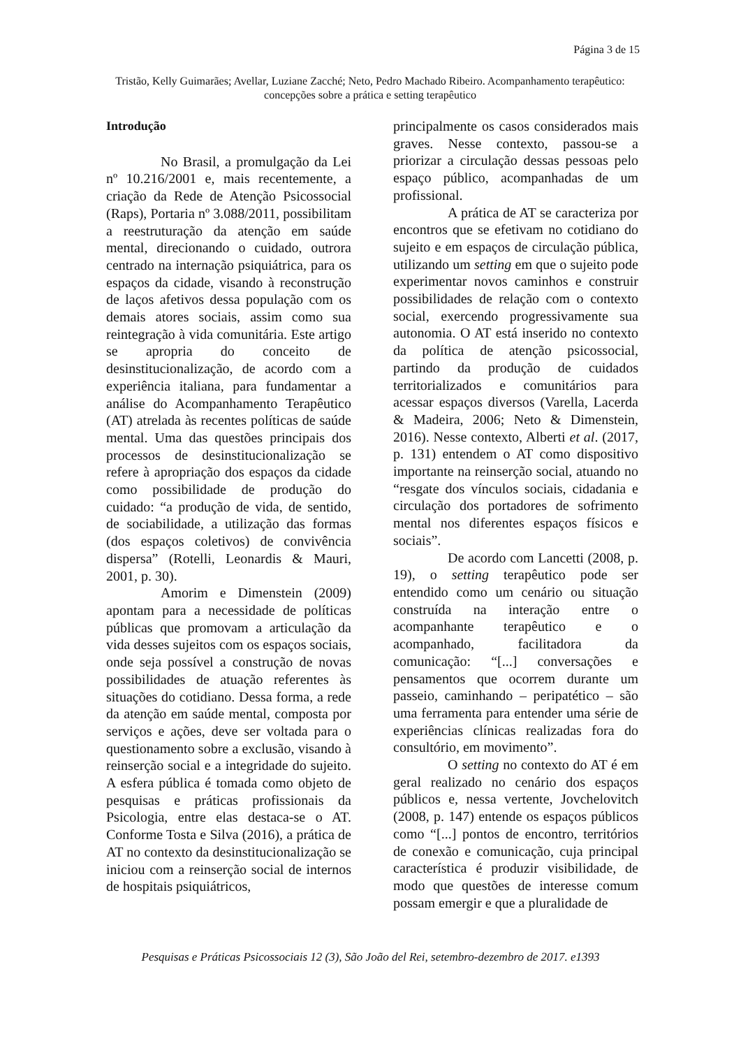Página 3 de 15
Tristão, Kelly Guimarães; Avellar, Luziane Zacché; Neto, Pedro Machado Ribeiro. Acompanhamento terapêutico: concepções sobre a prática e setting terapêutico
Introdução
No Brasil, a promulgação da Lei nº 10.216/2001 e, mais recentemente, a criação da Rede de Atenção Psicossocial (Raps), Portaria nº 3.088/2011, possibilitam a reestruturação da atenção em saúde mental, direcionando o cuidado, outrora centrado na internação psiquiátrica, para os espaços da cidade, visando à reconstrução de laços afetivos dessa população com os demais atores sociais, assim como sua reintegração à vida comunitária. Este artigo se apropria do conceito de desinstitucionalização, de acordo com a experiência italiana, para fundamentar a análise do Acompanhamento Terapêutico (AT) atrelada às recentes políticas de saúde mental. Uma das questões principais dos processos de desinstitucionalização se refere à apropriação dos espaços da cidade como possibilidade de produção do cuidado: “a produção de vida, de sentido, de sociabilidade, a utilização das formas (dos espaços coletivos) de convivência dispersa” (Rotelli, Leonardis & Mauri, 2001, p. 30).
Amorim e Dimenstein (2009) apontam para a necessidade de políticas públicas que promovam a articulação da vida desses sujeitos com os espaços sociais, onde seja possível a construção de novas possibilidades de atuação referentes às situações do cotidiano. Dessa forma, a rede da atenção em saúde mental, composta por serviços e ações, deve ser voltada para o questionamento sobre a exclusão, visando à reinserção social e a integridade do sujeito. A esfera pública é tomada como objeto de pesquisas e práticas profissionais da Psicologia, entre elas destaca-se o AT. Conforme Tosta e Silva (2016), a prática de AT no contexto da desinstitucionalização se iniciou com a reinserção social de internos de hospitais psiquiátricos,
principalmente os casos considerados mais graves. Nesse contexto, passou-se a priorizar a circulação dessas pessoas pelo espaço público, acompanhadas de um profissional.
A prática de AT se caracteriza por encontros que se efetivam no cotidiano do sujeito e em espaços de circulação pública, utilizando um setting em que o sujeito pode experimentar novos caminhos e construir possibilidades de relação com o contexto social, exercendo progressivamente sua autonomia. O AT está inserido no contexto da política de atenção psicossocial, partindo da produção de cuidados territorializados e comunitários para acessar espaços diversos (Varella, Lacerda & Madeira, 2006; Neto & Dimenstein, 2016). Nesse contexto, Alberti et al. (2017, p. 131) entendem o AT como dispositivo importante na reinserção social, atuando no “resgate dos vínculos sociais, cidadania e circulação dos portadores de sofrimento mental nos diferentes espaços físicos e sociais”.
De acordo com Lancetti (2008, p. 19), o setting terapêutico pode ser entendido como um cenário ou situação construída na interação entre o acompanhante terapêutico e o acompanhado, facilitadora da comunicação: “[...] conversações e pensamentos que ocorrem durante um passeio, caminhando – peripatético – são uma ferramenta para entender uma série de experiências clínicas realizadas fora do consultório, em movimento”.
O setting no contexto do AT é em geral realizado no cenário dos espaços públicos e, nessa vertente, Jovchelovitch (2008, p. 147) entende os espaços públicos como “[...] pontos de encontro, territórios de conexão e comunicação, cuja principal característica é produzir visibilidade, de modo que questões de interesse comum possam emergir e que a pluralidade de
Pesquisas e Práticas Psicossociais 12 (3), São João del Rei, setembro-dezembro de 2017. e1393